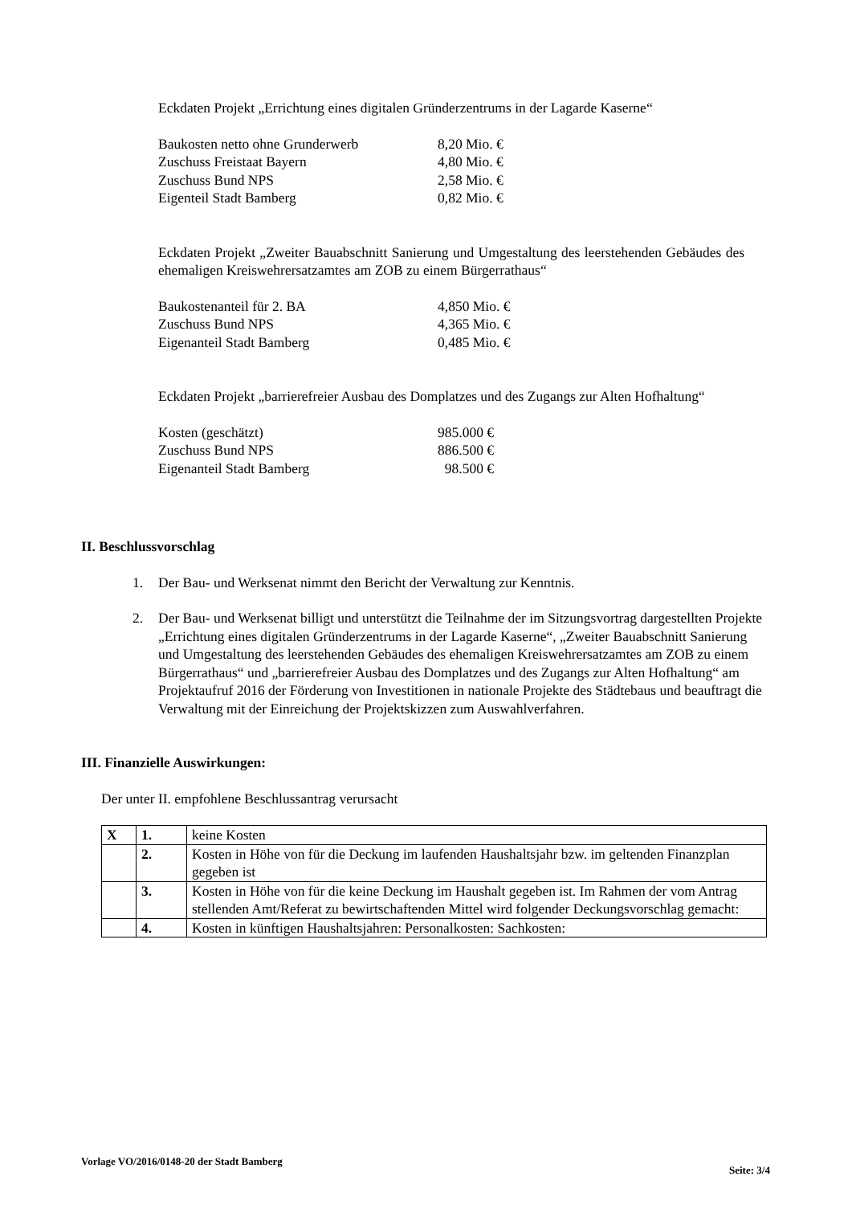Eckdaten Projekt „Errichtung eines digitalen Gründerzentrums in der Lagarde Kaserne“
| Baukosten netto ohne Grunderwerb | 8,20 Mio. € |
| Zuschuss Freistaat Bayern | 4,80 Mio. € |
| Zuschuss Bund NPS | 2,58 Mio. € |
| Eigenteil Stadt Bamberg | 0,82 Mio. € |
Eckdaten Projekt „Zweiter Bauabschnitt Sanierung und Umgestaltung des leerstehenden Gebäudes des ehemaligen Kreiswehrersatzamtes am ZOB zu einem Bürgerrathaus“
| Baukostenanteil für 2. BA | 4,850 Mio. € |
| Zuschuss Bund NPS | 4,365 Mio. € |
| Eigenanteil Stadt Bamberg | 0,485 Mio. € |
Eckdaten Projekt „barrierefreier Ausbau des Domplatzes und des Zugangs zur Alten Hofhaltung“
| Kosten (geschätzt) | 985.000 € |
| Zuschuss Bund NPS | 886.500 € |
| Eigenanteil Stadt Bamberg | 98.500 € |
II. Beschlussvorschlag
1. Der Bau- und Werksenat nimmt den Bericht der Verwaltung zur Kenntnis.
2. Der Bau- und Werksenat billigt und unterstützt die Teilnahme der im Sitzungsvortrag dargestellten Projekte „Errichtung eines digitalen Gründerzentrums in der Lagarde Kaserne“, „Zweiter Bauabschnitt Sanierung und Umgestaltung des leerstehenden Gebäudes des ehemaligen Kreiswehrersatzamtes am ZOB zu einem Bürgerrathaus“ und „barrierefreier Ausbau des Domplatzes und des Zugangs zur Alten Hofhaltung“ am Projektaufruf 2016 der Förderung von Investitionen in nationale Projekte des Städtebaus und beauftragt die Verwaltung mit der Einreichung der Projektskizzen zum Auswahlverfahren.
III. Finanzielle Auswirkungen:
Der unter II. empfohlene Beschlussantrag verursacht
| X | 1. | keine Kosten |
| | 2. | Kosten in Höhe von für die Deckung im laufenden Haushaltsjahr bzw. im geltenden Finanzplan gegeben ist |
| | 3. | Kosten in Höhe von für die keine Deckung im Haushalt gegeben ist. Im Rahmen der vom Antrag stellenden Amt/Referat zu bewirtschaftenden Mittel wird folgender Deckungsvorschlag gemacht: |
| | 4. | Kosten in künftigen Haushaltsjahren: Personalkosten: Sachkosten: |
Vorlage VO/2016/0148-20 der Stadt Bamberg
Seite: 3/4